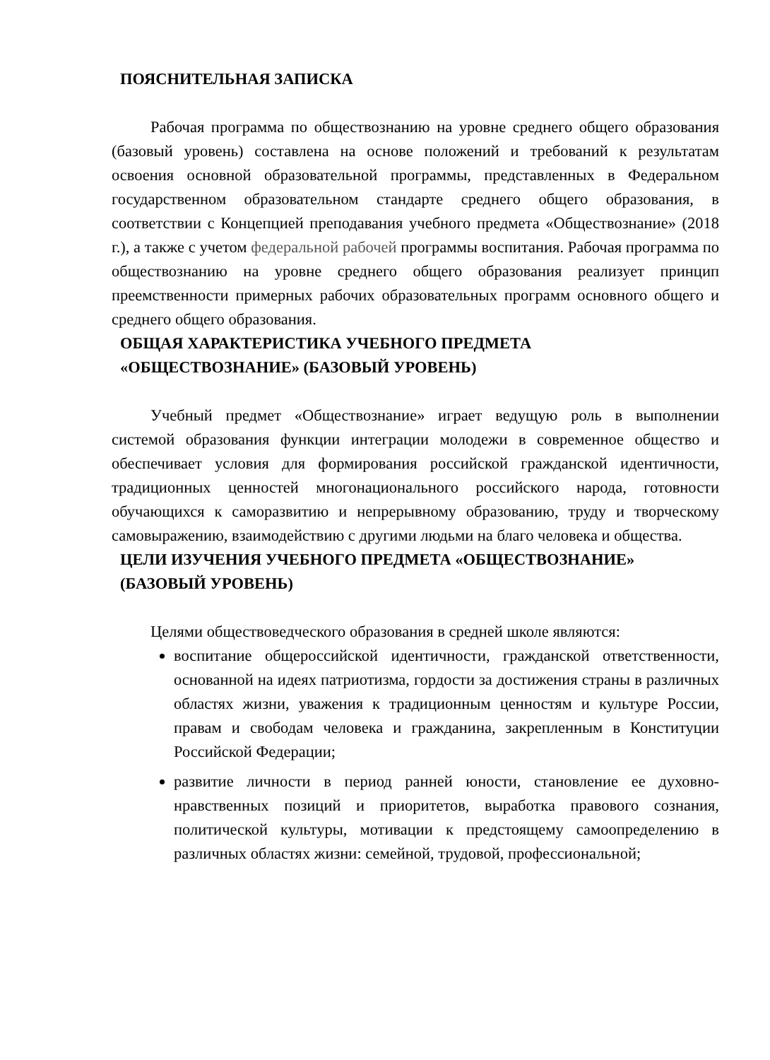ПОЯСНИТЕЛЬНАЯ ЗАПИСКА
Рабочая программа по обществознанию на уровне среднего общего образования (базовый уровень) составлена на основе положений и требований к результатам освоения основной образовательной программы, представленных в Федеральном государственном образовательном стандарте среднего общего образования, в соответствии с Концепцией преподавания учебного предмета «Обществознание» (2018 г.), а также с учетом федеральной рабочей программы воспитания. Рабочая программа по обществознанию на уровне среднего общего образования реализует принцип преемственности примерных рабочих образовательных программ основного общего и среднего общего образования.
ОБЩАЯ ХАРАКТЕРИСТИКА УЧЕБНОГО ПРЕДМЕТА
«ОБЩЕСТВОЗНАНИЕ» (БАЗОВЫЙ УРОВЕНЬ)
Учебный предмет «Обществознание» играет ведущую роль в выполнении системой образования функции интеграции молодежи в современное общество и обеспечивает условия для формирования российской гражданской идентичности, традиционных ценностей многонационального российского народа, готовности обучающихся к саморазвитию и непрерывному образованию, труду и творческому самовыражению, взаимодействию с другими людьми на благо человека и общества.
ЦЕЛИ ИЗУЧЕНИЯ УЧЕБНОГО ПРЕДМЕТА «ОБЩЕСТВОЗНАНИЕ»
(БАЗОВЫЙ УРОВЕНЬ)
Целями обществоведческого образования в средней школе являются:
воспитание общероссийской идентичности, гражданской ответственности, основанной на идеях патриотизма, гордости за достижения страны в различных областях жизни, уважения к традиционным ценностям и культуре России, правам и свободам человека и гражданина, закрепленным в Конституции Российской Федерации;
развитие личности в период ранней юности, становление ее духовно-нравственных позиций и приоритетов, выработка правового сознания, политической культуры, мотивации к предстоящему самоопределению в различных областях жизни: семейной, трудовой, профессиональной;